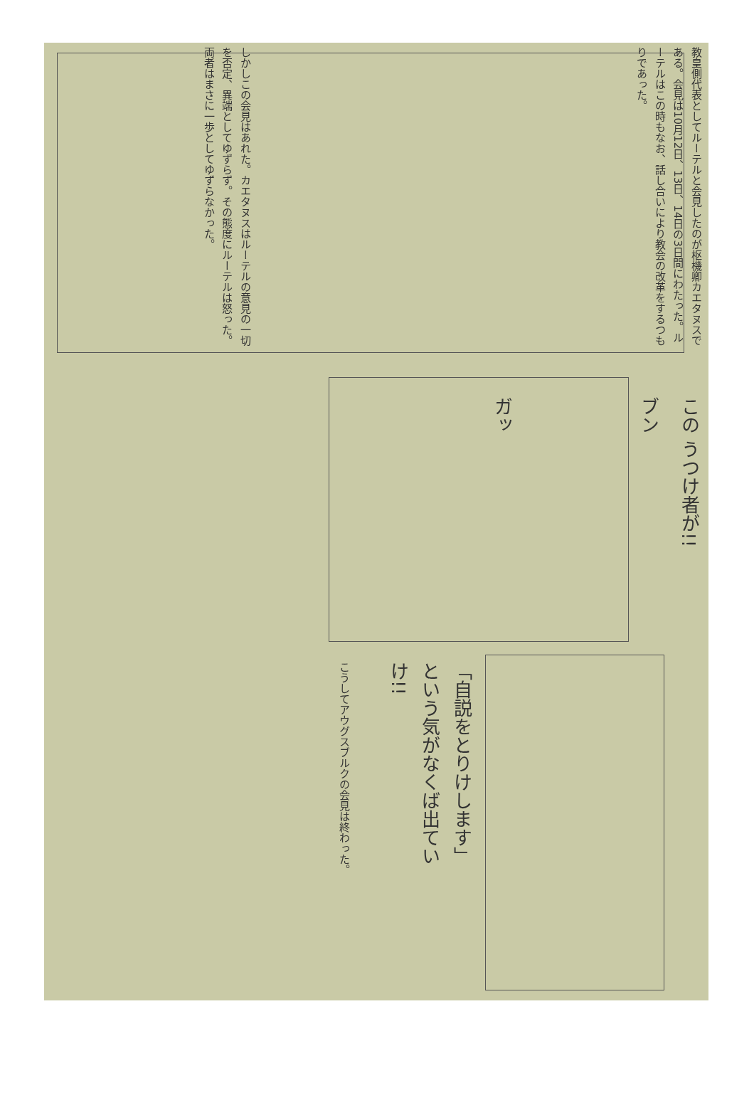教皇側代表としてルーテルと会見したのが枢機卿カエタヌスである。会見は10月12日、13日、14日の3日間にわたった。ルーテルはこの時もなお、話し合いにより教会の改革をするつもりであった。
しかしこの会見はあれた。カエタヌスはルーテルの意見の一切を否定、異端としてゆずらず。その態度にルーテルは怒った。両者はまさに一歩としてゆずらなかった。
この うつけ者が!!
ブン
ガッ
「自説をとりけします」という気がなくば出ていけ!!
こうしてアウグスブルクの会見は終わった。